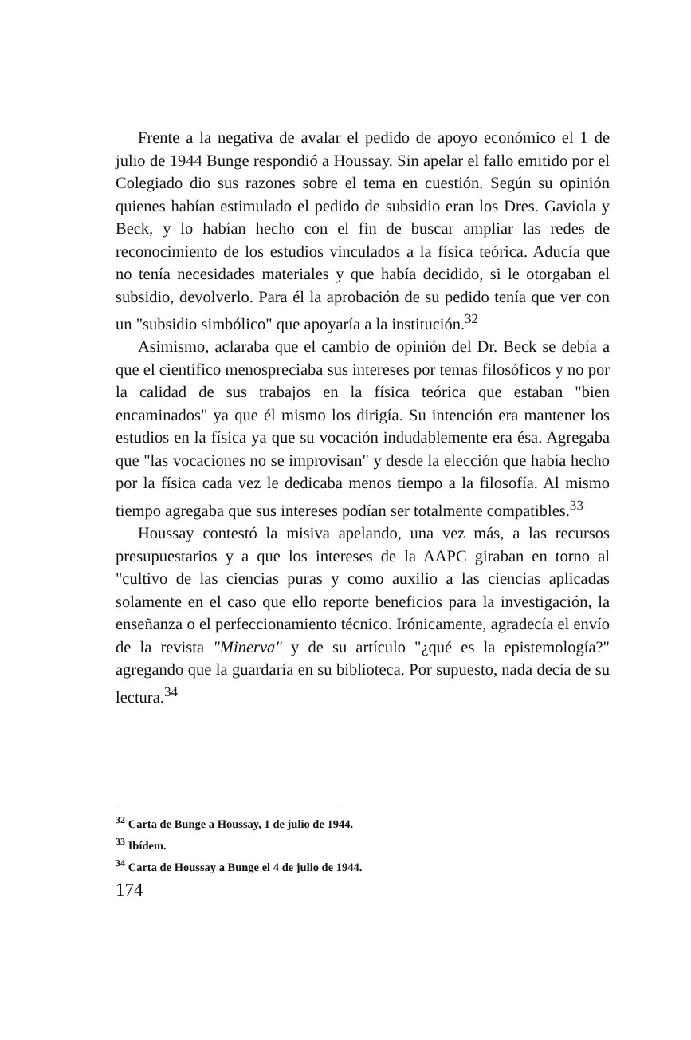Frente a la negativa de avalar el pedido de apoyo económico el 1 de julio de 1944 Bunge respondió a Houssay. Sin apelar el fallo emitido por el Colegiado dio sus razones sobre el tema en cuestión. Según su opinión quienes habían estimulado el pedido de subsidio eran los Dres. Gaviola y Beck, y lo habían hecho con el fin de buscar ampliar las redes de reconocimiento de los estudios vinculados a la física teórica. Aducía que no tenía necesidades materiales y que había decidido, si le otorgaban el subsidio, devolverlo. Para él la aprobación de su pedido tenía que ver con un "subsidio simbólico" que apoyaría a la institución.<sup>32</sup>
Asimismo, aclaraba que el cambio de opinión del Dr. Beck se debía a que el científico menospreciaba sus intereses por temas filosóficos y no por la calidad de sus trabajos en la física teórica que estaban "bien encaminados" ya que él mismo los dirigía. Su intención era mantener los estudios en la física ya que su vocación indudablemente era ésa. Agregaba que "las vocaciones no se improvisan" y desde la elección que había hecho por la física cada vez le dedicaba menos tiempo a la filosofía. Al mismo tiempo agregaba que sus intereses podían ser totalmente compatibles.<sup>33</sup>
Houssay contestó la misiva apelando, una vez más, a las recursos presupuestarios y a que los intereses de la AAPC giraban en torno al "cultivo de las ciencias puras y como auxilio a las ciencias aplicadas solamente en el caso que ello reporte beneficios para la investigación, la enseñanza o el perfeccionamiento técnico. Irónicamente, agradecía el envío de la revista "Minerva" y de su artículo "¿qué es la epistemología?" agregando que la guardaría en su biblioteca. Por supuesto, nada decía de su lectura.<sup>34</sup>
<sup>32</sup> Carta de Bunge a Houssay, 1 de julio de 1944.
<sup>33</sup> Ibídem.
<sup>34</sup> Carta de Houssay a Bunge el 4 de julio de 1944.
174